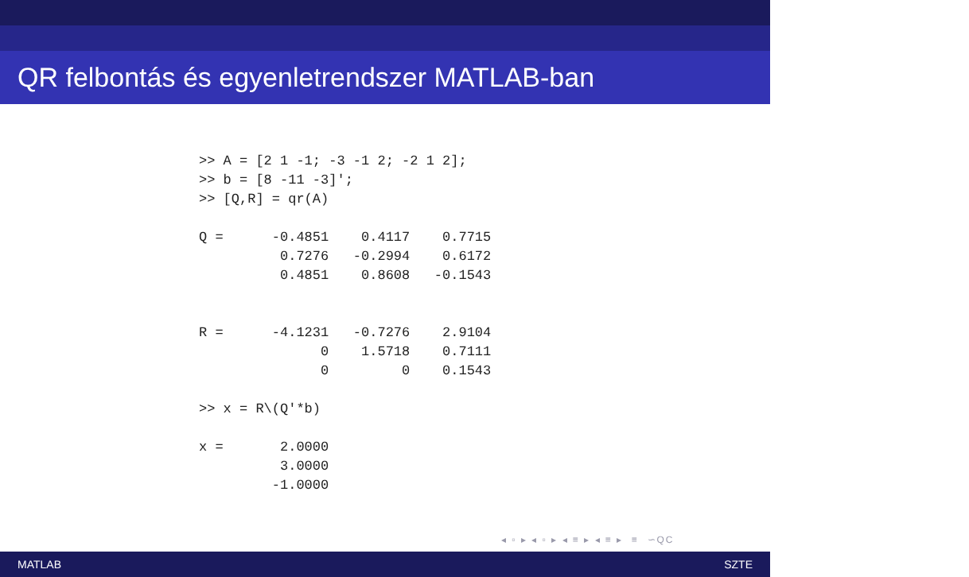QR felbontás és egyenletrendszer MATLAB-ban
>> A = [2 1 -1; -3 -1 2; -2 1 2];
>> b = [8 -11 -3]';
>> [Q,R] = qr(A)

Q =      -0.4851    0.4117    0.7715
          0.7276   -0.2994    0.6172
          0.4851    0.8608   -0.1543


R =      -4.1231   -0.7276    2.9104
               0    1.5718    0.7111
               0         0    0.1543

>> x = R\(Q'*b)

x =       2.0000
          3.0000
         -1.0000
◂ ▫ ▸ ◂ ▫ ▸ ◂ ≡ ▸ ◂ ≡ ▸ ≡ ∽QC
MATLAB SZTE